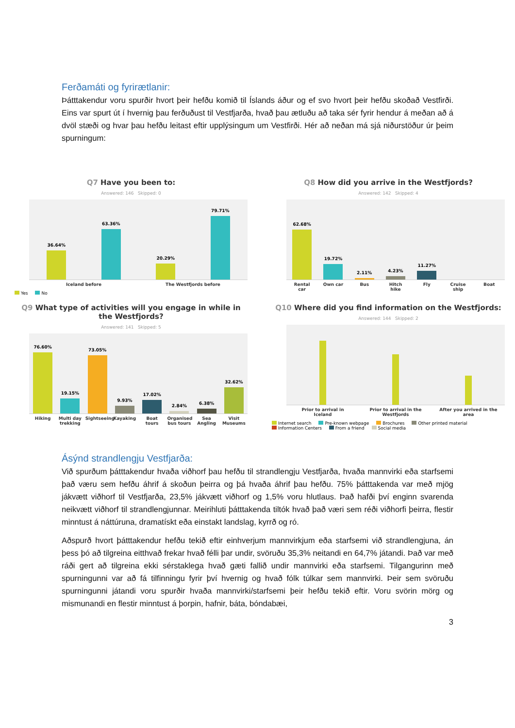Ferðamáti og fyrirætlanir:
Þátttakendur voru spurðir hvort þeir hefðu komið til Íslands áður og ef svo hvort þeir hefðu skoðað Vestfirði. Eins var spurt út í hvernig þau ferðuðust til Vestfjarða, hvað þau ætluðu að taka sér fyrir hendur á meðan að á dvöl stæði og hvar þau hefðu leitast eftir upplýsingum um Vestfirði. Hér að neðan má sjá niðurstöður úr þeim spurningum:
Q7 Have you been to:
Answered: 146 Skipped: 0
36.64%
63.36%
20.29%
79.71%
Iceland before The Westfjords before
Yes No
Q8 How did you arrive in the Westfjords?
Answered: 142 Skipped: 4
62.68%
19.72%
2.11%
4.23%
11.27%
Rental car Own car Bus Hitch hike Fly Cruise ship Boat
Q9 What type of activities will you engage in while in the Westfjords?
Answered: 141 Skipped: 5
76.60%
19.15%
73.05%
9.93%
17.02%
2.84%
6.38%
32.62%
Hiking Multi day trekking Sightseeing Kayaking Boat tours Organised bus tours Sea Angling Visit Museums
Q10 Where did you find information on the Westfjords:
Answered: 144 Skipped: 2
Prior to arrival in Iceland Prior to arrival in the Westfjords After you arrived in the area
Internet search Pre-known webpage Brochures Other printed material
Information Centers From a friend Social media
Ásýnd strandlengju Vestfjarða:
Við spurðum þátttakendur hvaða viðhorf þau hefðu til strandlengju Vestfjarða, hvaða mannvirki eða starfsemi það væru sem hefðu áhrif á skoðun þeirra og þá hvaða áhrif þau hefðu. 75% þátttakenda var með mjög jákvætt viðhorf til Vestfjarða, 23,5% jákvætt viðhorf og 1,5% voru hlutlaus. Það hafði því enginn svarenda neikvætt viðhorf til strandlengjunnar. Meirihluti þátttakenda tiltók hvað það væri sem réði viðhorfi þeirra, flestir minntust á náttúruna, dramatískt eða einstakt landslag, kyrrð og ró.
Aðspurð hvort þátttakendur hefðu tekið eftir einhverjum mannvirkjum eða starfsemi við strandlengjuna, án þess þó að tilgreina eitthvað frekar hvað félli þar undir, svöruðu 35,3% neitandi en 64,7% játandi. Það var með ráði gert að tilgreina ekki sérstaklega hvað gæti fallið undir mannvirki eða starfsemi. Tilgangurinn með spurningunni var að fá tilfinningu fyrir því hvernig og hvað fólk túlkar sem mannvirki. Þeir sem svöruðu spurningunni játandi voru spurðir hvaða mannvirki/starfsemi þeir hefðu tekið eftir. Voru svörin mörg og mismunandi en flestir minntust á þorpin, hafnir, báta, bóndabæi,
3